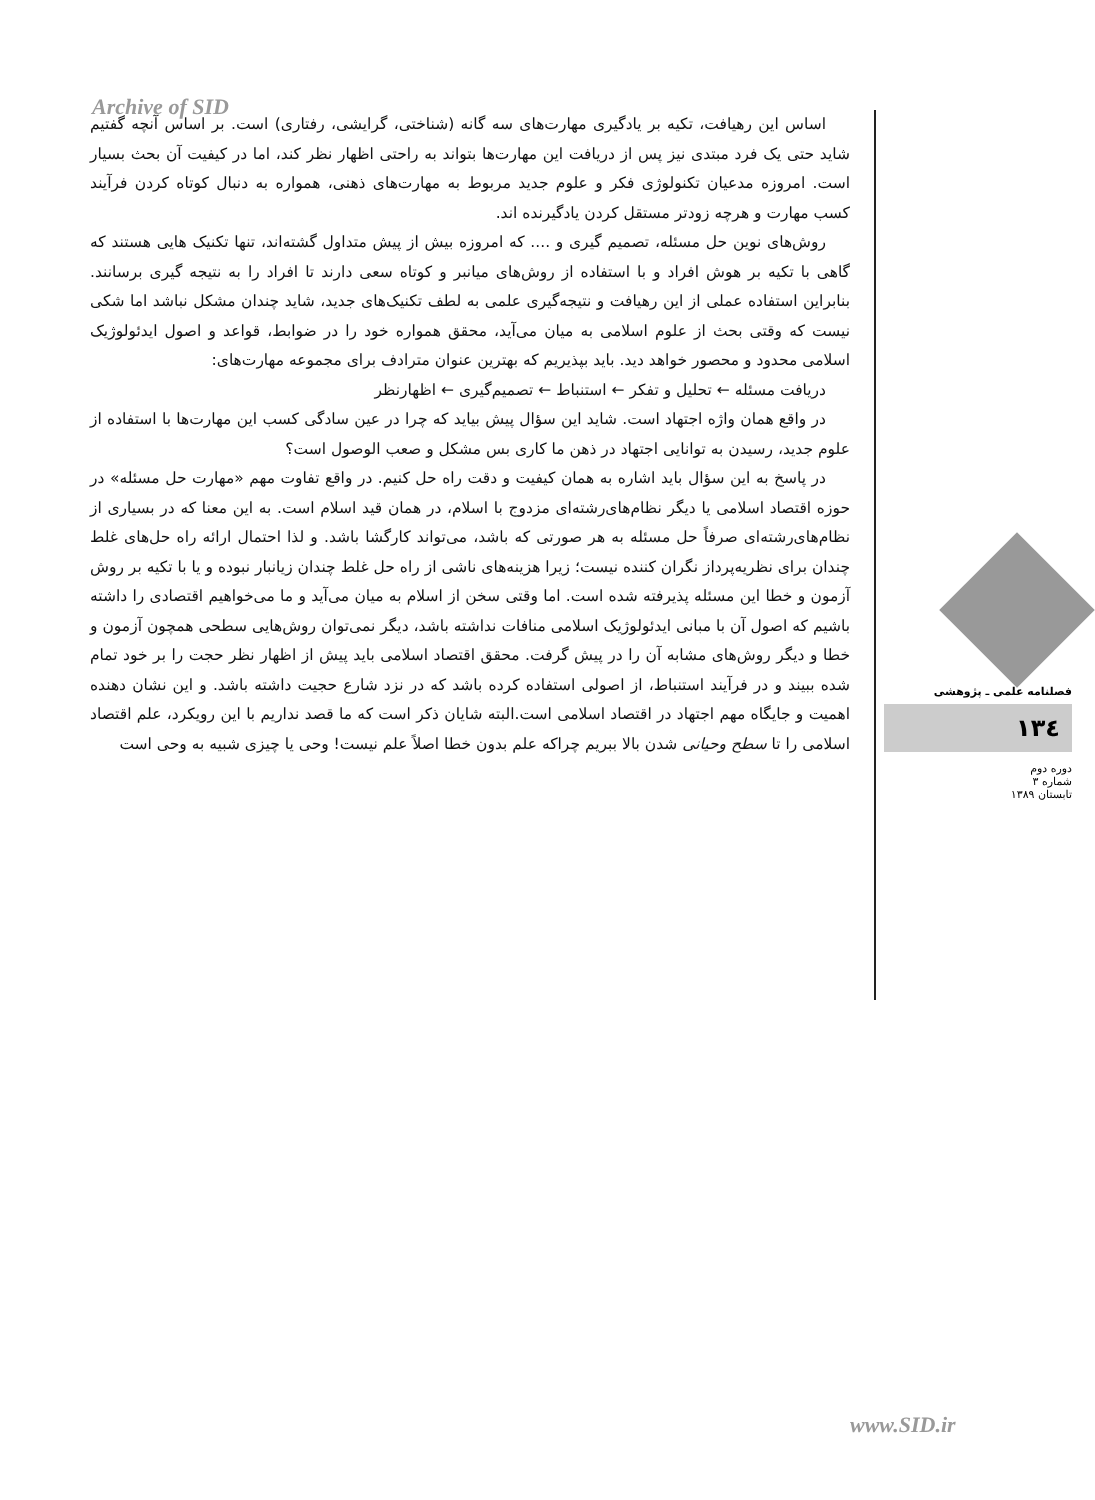Archive of SID
اساس این رهیافت، تکیه بر یادگیری مهارت‌های سه گانه (شناختی، گرایشی، رفتاری) است. بر اساس آنچه گفتیم شاید حتی یک فرد مبتدی نیز پس از دریافت این مهارت‌ها بتواند به راحتی اظهار نظر کند، اما در کیفیت آن بحث بسیار است. امروزه مدعیان تکنولوژی فکر و علوم جدید مربوط به مهارت‌های ذهنی، همواره به دنبال کوتاه کردن فرآیند کسب مهارت و هرچه زودتر مستقل کردن یادگیرنده اند.
روش‌های نوین حل مسئله، تصمیم گیری و .... که امروزه بیش از پیش متداول گشته‌اند، تنها تکنیک هایی هستند که گاهی با تکیه بر هوش افراد و با استفاده از روش‌های میانبر و کوتاه سعی دارند تا افراد را به نتیجه گیری برسانند. بنابراین استفاده عملی از این رهیافت و نتیجه‌گیری علمی به لطف تکنیک‌های جدید، شاید چندان مشکل نباشد اما شکی نیست که وقتی بحث از علوم اسلامی به میان می‌آید، محقق همواره خود را در ضوابط، قواعد و اصول ایدئولوژیک اسلامی محدود و محصور خواهد دید. باید بپذیریم که بهترین عنوان مترادف برای مجموعه مهارت‌های:
دریافت مسئله ← تحلیل و تفکر ← استنباط ← تصمیم‌گیری ← اظهارنظر
در واقع همان واژه اجتهاد است. شاید این سؤال پیش بیاید که چرا در عین سادگی کسب این مهارت‌ها با استفاده از علوم جدید، رسیدن به توانایی اجتهاد در ذهن ما کاری بس مشکل و صعب الوصول است؟
در پاسخ به این سؤال باید اشاره به همان کیفیت و دقت راه حل کنیم. در واقع تفاوت مهم «مهارت حل مسئله» در حوزه اقتصاد اسلامی یا دیگر نظام‌های‌رشته‌ای مزدوج با اسلام، در همان قید اسلام است. به این معنا که در بسیاری از نظام‌های‌رشته‌ای صرفاً حل مسئله به هر صورتی که باشد، می‌تواند کارگشا باشد. و لذا احتمال ارائه راه حل‌های غلط چندان برای نظریه‌پرداز نگران کننده نیست؛ زیرا هزینه‌های ناشی از راه حل غلط چندان زیانبار نبوده و یا با تکیه بر روش آزمون و خطا این مسئله پذیرفته شده است. اما وقتی سخن از اسلام به میان می‌آید و ما می‌خواهیم اقتصادی را داشته باشیم که اصول آن با مبانی ایدئولوژیک اسلامی منافات نداشته باشد، دیگر نمی‌توان روش‌هایی سطحی همچون آزمون و خطا و دیگر روش‌های مشابه آن را در پیش گرفت. محقق اقتصاد اسلامی باید پیش از اظهار نظر حجت را بر خود تمام شده ببیند و در فرآیند استنباط، از اصولی استفاده کرده باشد که در نزد شارع حجیت داشته باشد. و این نشان دهنده اهمیت و جایگاه مهم اجتهاد در اقتصاد اسلامی است.البته شایان ذکر است که ما قصد نداریم با این رویکرد، علم اقتصاد اسلامی را تا سطح وحیانی شدن بالا ببریم چراکه علم بدون خطا اصلاً علم نیست! وحی یا چیزی شبیه به وحی است
فصلنامه علمی ـ پژوهشی
۱۳٤
دوره دوم
شماره ۳
تابستان ۱۳۸۹
www.SID.ir